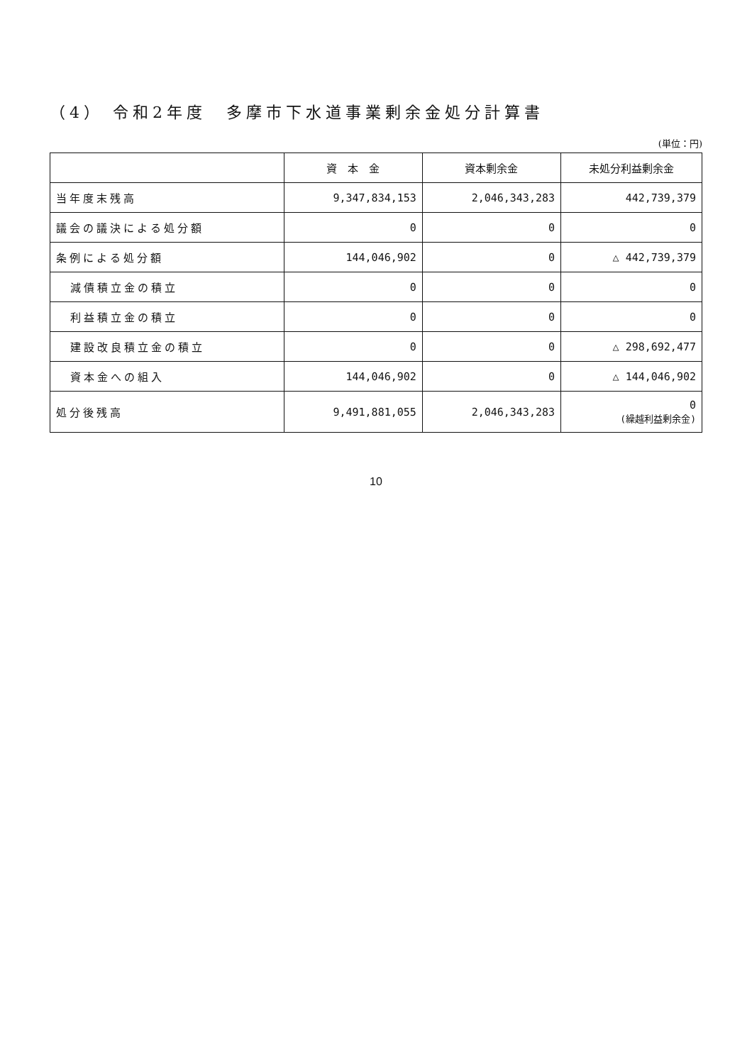（4） 令和2年度　多摩市下水道事業剰余金処分計算書
(単位：円)
| | 資 本 金 | 資本剰余金 | 未処分利益剰余金 |
| --- | --- | --- | --- |
| 当年度末残高 | 9,347,834,153 | 2,046,343,283 | 442,739,379 |
| 議会の議決による処分額 | 0 | 0 | 0 |
| 条例による処分額 | 144,046,902 | 0 | △ 442,739,379 |
| 減債積立金の積立 | 0 | 0 | 0 |
| 利益積立金の積立 | 0 | 0 | 0 |
| 建設改良積立金の積立 | 0 | 0 | △ 298,692,477 |
| 資本金への組入 | 144,046,902 | 0 | △ 144,046,902 |
| 処分後残高 | 9,491,881,055 | 2,046,343,283 | 0 (繰越利益剰余金) |
10